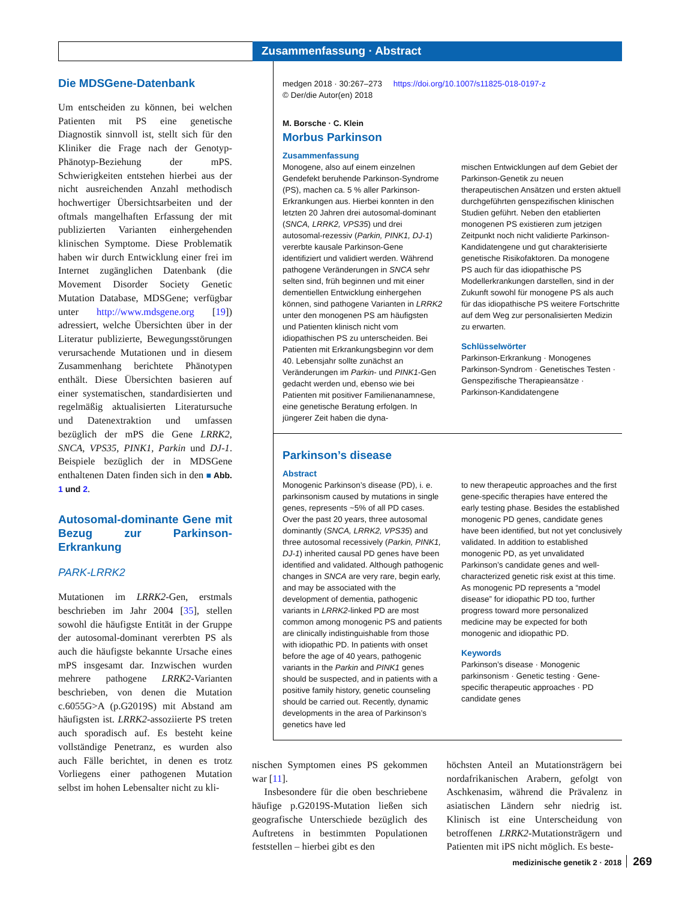Zusammenfassung · Abstract
Die MDSGene-Datenbank
Um entscheiden zu können, bei welchen Patienten mit PS eine genetische Diagnostik sinnvoll ist, stellt sich für den Kliniker die Frage nach der Genotyp-Phänotyp-Beziehung der mPS. Schwierigkeiten entstehen hierbei aus der nicht ausreichenden Anzahl methodisch hochwertiger Übersichtsarbeiten und der oftmals mangelhaften Erfassung der mit publizierten Varianten einhergehenden klinischen Symptome. Diese Problematik haben wir durch Entwicklung einer frei im Internet zugänglichen Datenbank (die Movement Disorder Society Genetic Mutation Database, MDSGene; verfügbar unter http://www.mdsgene.org [19]) adressiert, welche Übersichten über in der Literatur publizierte, Bewegungsstörungen verursachende Mutationen und in diesem Zusammenhang berichtete Phänotypen enthält. Diese Übersichten basieren auf einer systematischen, standardisierten und regelmäßig aktualisierten Literatursuche und Datenextraktion und umfassen bezüglich der mPS die Gene LRRK2, SNCA, VPS35, PINK1, Parkin und DJ-1. Beispiele bezüglich der in MDSGene enthaltenen Daten finden sich in den ■ Abb. 1 und 2.
Autosomal-dominante Gene mit Bezug zur Parkinson-Erkrankung
PARK-LRRK2
Mutationen im LRRK2-Gen, erstmals beschrieben im Jahr 2004 [35], stellen sowohl die häufigste Entität in der Gruppe der autosomal-dominant vererbten PS als auch die häufigste bekannte Ursache eines mPS insgesamt dar. Inzwischen wurden mehrere pathogene LRRK2-Varianten beschrieben, von denen die Mutation c.6055G>A (p.G2019S) mit Abstand am häufigsten ist. LRRK2-assoziierte PS treten auch sporadisch auf. Es besteht keine vollständige Penetranz, es wurden also auch Fälle berichtet, in denen es trotz Vorliegens einer pathogenen Mutation selbst im hohen Lebensalter nicht zu kli-
medgen 2018 · 30:267–273 https://doi.org/10.1007/s11825-018-0197-z
© Der/die Autor(en) 2018
M. Borsche · C. Klein
Morbus Parkinson
Zusammenfassung
Monogene, also auf einem einzelnen Gendefekt beruhende Parkinson-Syndrome (PS), machen ca. 5 % aller Parkinson-Erkrankungen aus. Hierbei konnten in den letzten 20 Jahren drei autosomal-dominant (SNCA, LRRK2, VPS35) und drei autosomal-rezessiv (Parkin, PINK1, DJ-1) vererbte kausale Parkinson-Gene identifiziert und validiert werden. Während pathogene Veränderungen in SNCA sehr selten sind, früh beginnen und mit einer dementiellen Entwicklung einhergehen können, sind pathogene Varianten in LRRK2 unter den monogenen PS am häufigsten und Patienten klinisch nicht vom idiopathischen PS zu unterscheiden. Bei Patienten mit Erkrankungsbeginn vor dem 40. Lebensjahr sollte zunächst an Veränderungen im Parkin- und PINK1-Gen gedacht werden und, ebenso wie bei Patienten mit positiver Familienanamnese, eine genetische Beratung erfolgen. In jüngerer Zeit haben die dyna-
mischen Entwicklungen auf dem Gebiet der Parkinson-Genetik zu neuen therapeutischen Ansätzen und ersten aktuell durchgeführten genspezifischen klinischen Studien geführt. Neben den etablierten monogenen PS existieren zum jetzigen Zeitpunkt noch nicht validierte Parkinson-Kandidatengene und gut charakterisierte genetische Risikofaktoren. Da monogene PS auch für das idiopathische PS Modellerkrankungen darstellen, sind in der Zukunft sowohl für monogene PS als auch für das idiopathische PS weitere Fortschritte auf dem Weg zur personalisierten Medizin zu erwarten.
Schlüsselwörter
Parkinson-Erkrankung · Monogenes Parkinson-Syndrom · Genetisches Testen · Genspezifische Therapieansätze · Parkinson-Kandidatengene
Parkinson’s disease
Abstract
Monogenic Parkinson’s disease (PD), i. e. parkinsonism caused by mutations in single genes, represents ~5% of all PD cases. Over the past 20 years, three autosomal dominantly (SNCA, LRRK2, VPS35) and three autosomal recessively (Parkin, PINK1, DJ-1) inherited causal PD genes have been identified and validated. Although pathogenic changes in SNCA are very rare, begin early, and may be associated with the development of dementia, pathogenic variants in LRRK2-linked PD are most common among monogenic PS and patients are clinically indistinguishable from those with idiopathic PD. In patients with onset before the age of 40 years, pathogenic variants in the Parkin and PINK1 genes should be suspected, and in patients with a positive family history, genetic counseling should be carried out. Recently, dynamic developments in the area of Parkinson’s genetics have led
to new therapeutic approaches and the first gene-specific therapies have entered the early testing phase. Besides the established monogenic PD genes, candidate genes have been identified, but not yet conclusively validated. In addition to established monogenic PD, as yet unvalidated Parkinson’s candidate genes and well-characterized genetic risk exist at this time. As monogenic PD represents a “model disease” for idiopathic PD too, further progress toward more personalized medicine may be expected for both monogenic and idiopathic PD.
Keywords
Parkinson’s disease · Monogenic parkinsonism · Genetic testing · Gene-specific therapeutic approaches · PD candidate genes
nischen Symptomen eines PS gekommen war [11].
Insbesondere für die oben beschriebene häufige p.G2019S-Mutation ließen sich geografische Unterschiede bezüglich des Auftretens in bestimmten Populationen feststellen – hierbei gibt es den
höchsten Anteil an Mutationsträgern bei nordafrikanischen Arabern, gefolgt von Aschkenasim, während die Prävalenz in asiatischen Ländern sehr niedrig ist. Klinisch ist eine Unterscheidung von betroffenen LRRK2-Mutationsträgern und Patienten mit iPS nicht möglich. Es beste-
medizinische genetik 2 · 2018 269